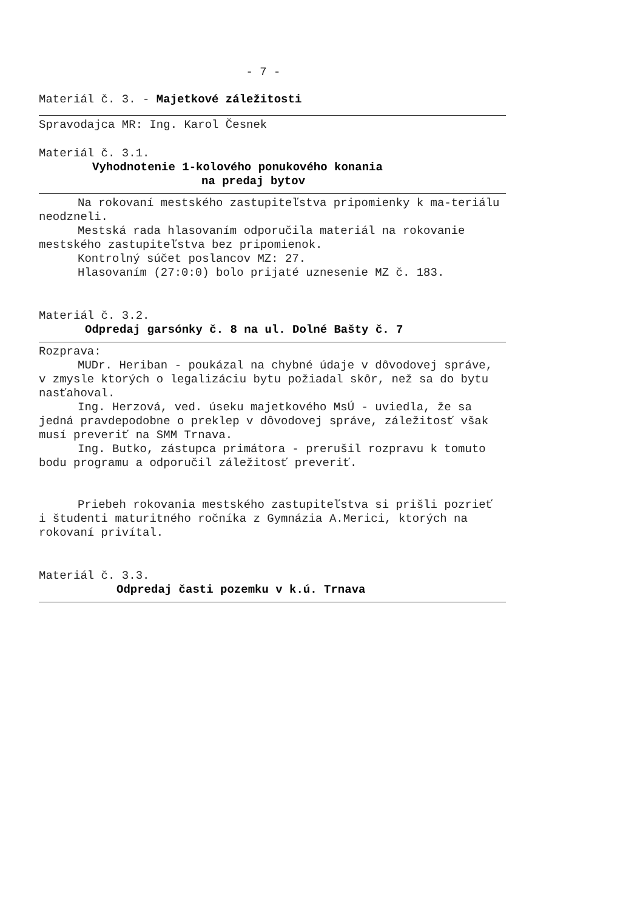- 7 -
Materiál č. 3. - Majetkové záležitosti
Spravodajca MR: Ing. Karol Česnek
Materiál č. 3.1.
Vyhodnotenie 1-kolového ponukového konania
na predaj bytov
Na rokovaní mestského zastupiteľstva pripomienky k ma-teriálu neodzneli.
Mestská rada hlasovaním odporučila materiál na rokovanie mestského zastupiteľstva bez pripomienok.
Kontrolný súčet poslancov MZ: 27.
Hlasovaním (27:0:0) bolo prijaté uznesenie MZ č. 183.
Materiál č. 3.2.
Odpredaj garsónky č. 8 na ul. Dolné Bašty č. 7
Rozprava:
MUDr. Heriban - poukázal na chybné údaje v dôvodovej správe, v zmysle ktorých o legalizáciu bytu požiadal skôr, než sa do bytu nasťahoval.
Ing. Herzová, ved. úseku majetkového MsÚ - uviedla, že sa jedná pravdepodobne o preklep v dôvodovej správe, záležitosť však musí preveriť na SMM Trnava.
Ing. Butko, zástupca primátora - prerušil rozpravu k tomuto bodu programu a odporučil záležitosť preveriť.
Priebeh rokovania mestského zastupiteľstva si prišli pozrieť i študenti maturitného ročníka z Gymnázia A.Merici, ktorých na rokovaní privítal.
Materiál č. 3.3.
Odpredaj časti pozemku v k.ú. Trnava